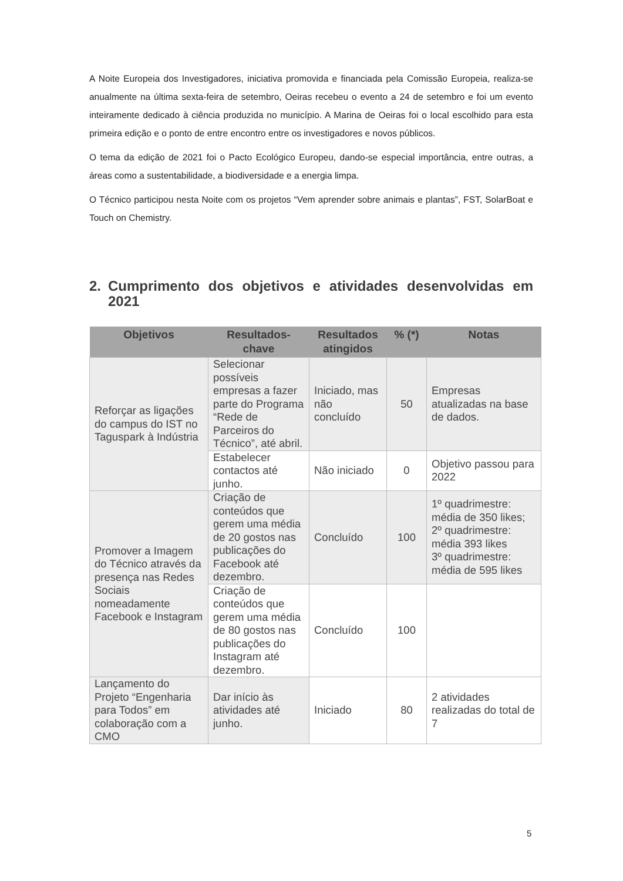A Noite Europeia dos Investigadores, iniciativa promovida e financiada pela Comissão Europeia, realiza-se anualmente na última sexta-feira de setembro, Oeiras recebeu o evento a 24 de setembro e foi um evento inteiramente dedicado à ciência produzida no município. A Marina de Oeiras foi o local escolhido para esta primeira edição e o ponto de entre encontro entre os investigadores e novos públicos.
O tema da edição de 2021 foi o Pacto Ecológico Europeu, dando-se especial importância, entre outras, a áreas como a sustentabilidade, a biodiversidade e a energia limpa.
O Técnico participou nesta Noite com os projetos “Vem aprender sobre animais e plantas”, FST, SolarBoat e Touch on Chemistry.
2. Cumprimento dos objetivos e atividades desenvolvidas em 2021
| Objetivos | Resultados-chave | Resultados atingidos | % (*) | Notas |
| --- | --- | --- | --- | --- |
| Reforçar as ligações do campus do IST no Taguspark à Indústria | Selecionar possíveis empresas a fazer parte do Programa “Rede de Parceiros do Técnico”, até abril. | Iniciado, mas não concluído | 50 | Empresas atualizadas na base de dados. |
| | Estabelecer contactos até junho. | Não iniciado | 0 | Objetivo passou para 2022 |
| Promover a Imagem do Técnico através da presença nas Redes Sociais nomeadamente Facebook e Instagram | Criação de conteúdos que gerem uma média de 20 gostos nas publicações do Facebook até dezembro. | Concluído | 100 | 1º quadrimestre: média de 350 likes; 2º quadrimestre: média 393 likes 3º quadrimestre: média de 595 likes |
| | Criação de conteúdos que gerem uma média de 80 gostos nas publicações do Instagram até dezembro. | Concluído | 100 | |
| Lançamento do Projeto “Engenharia para Todos” em colaboração com a CMO | Dar início às atividades até junho. | Iniciado | 80 | 2 atividades realizadas do total de 7 |
5